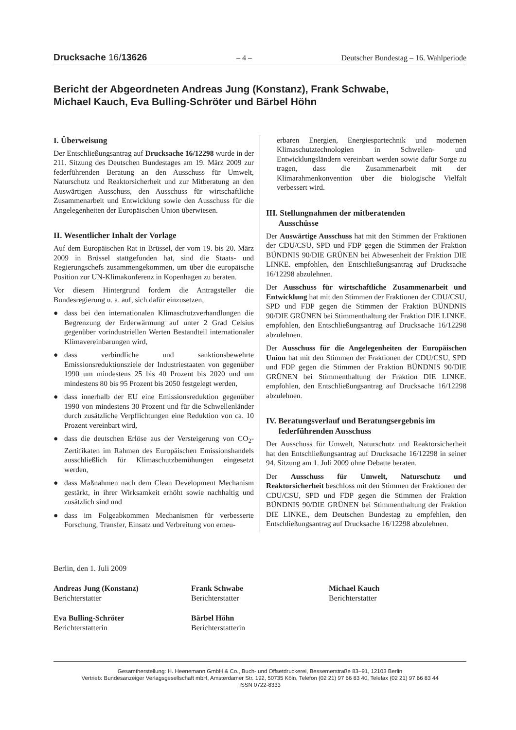Drucksache 16/13626 – 4 – Deutscher Bundestag – 16. Wahlperiode
Bericht der Abgeordneten Andreas Jung (Konstanz), Frank Schwabe,
Michael Kauch, Eva Bulling-Schröter und Bärbel Höhn
I. Überweisung
Der Entschließungsantrag auf Drucksache 16/12298 wurde in der 211. Sitzung des Deutschen Bundestages am 19. März 2009 zur federführenden Beratung an den Ausschuss für Umwelt, Naturschutz und Reaktorsicherheit und zur Mitberatung an den Auswärtigen Ausschuss, den Ausschuss für wirtschaftliche Zusammenarbeit und Entwicklung sowie den Ausschuss für die Angelegenheiten der Europäischen Union überwiesen.
II. Wesentlicher Inhalt der Vorlage
Auf dem Europäischen Rat in Brüssel, der vom 19. bis 20. März 2009 in Brüssel stattgefunden hat, sind die Staats- und Regierungschefs zusammengekommen, um über die europäische Position zur UN-Klimakonferenz in Kopenhagen zu beraten.
Vor diesem Hintergrund fordern die Antragsteller die Bundesregierung u. a. auf, sich dafür einzusetzen,
● dass bei den internationalen Klimaschutzverhandlungen die Begrenzung der Erderwärmung auf unter 2 Grad Celsius gegenüber vorindustriellen Werten Bestandteil internationaler Klimavereinbarungen wird,
● dass verbindliche und sanktionsbewehrte Emissionsreduktionsziele der Industriestaaten von gegenüber 1990 um mindestens 25 bis 40 Prozent bis 2020 und um mindestens 80 bis 95 Prozent bis 2050 festgelegt werden,
● dass innerhalb der EU eine Emissionsreduktion gegenüber 1990 von mindestens 30 Prozent und für die Schwellenländer durch zusätzliche Verpflichtungen eine Reduktion von ca. 10 Prozent vereinbart wird,
● dass die deutschen Erlöse aus der Versteigerung von CO<sub>2</sub>-Zertifikaten im Rahmen des Europäischen Emissionshandels ausschließlich für Klimaschutzbemühungen eingesetzt werden,
● dass Maßnahmen nach dem Clean Development Mechanism gestärkt, in ihrer Wirksamkeit erhöht sowie nachhaltig und zusätzlich sind und
● dass im Folgeabkommen Mechanismen für verbesserte Forschung, Transfer, Einsatz und Verbreitung von erneu-
erbaren Energien, Energiespartechnik und modernen Klimaschutztechnologien in Schwellen- und Entwicklungsländern vereinbart werden sowie dafür Sorge zu tragen, dass die Zusammenarbeit mit der Klimarahmenkonvention über die biologische Vielfalt verbessert wird.
III. Stellungnahmen der mitberatenden
Ausschüsse
Der Auswärtige Ausschuss hat mit den Stimmen der Fraktionen der CDU/CSU, SPD und FDP gegen die Stimmen der Fraktion BÜNDNIS 90/DIE GRÜNEN bei Abwesenheit der Fraktion DIE LINKE. empfohlen, den Entschließungsantrag auf Drucksache 16/12298 abzulehnen.
Der Ausschuss für wirtschaftliche Zusammenarbeit und Entwicklung hat mit den Stimmen der Fraktionen der CDU/CSU, SPD und FDP gegen die Stimmen der Fraktion BÜNDNIS 90/DIE GRÜNEN bei Stimmenthaltung der Fraktion DIE LINKE. empfohlen, den Entschließungsantrag auf Drucksache 16/12298 abzulehnen.
Der Ausschuss für die Angelegenheiten der Europäischen Union hat mit den Stimmen der Fraktionen der CDU/CSU, SPD und FDP gegen die Stimmen der Fraktion BÜNDNIS 90/DIE GRÜNEN bei Stimmenthaltung der Fraktion DIE LINKE. empfohlen, den Entschließungsantrag auf Drucksache 16/12298 abzulehnen.
IV. Beratungsverlauf und Beratungsergebnis im
federführenden Ausschuss
Der Ausschuss für Umwelt, Naturschutz und Reaktorsicherheit hat den Entschließungsantrag auf Drucksache 16/12298 in seiner 94. Sitzung am 1. Juli 2009 ohne Debatte beraten.
Der Ausschuss für Umwelt, Naturschutz und Reaktorsicherheit beschloss mit den Stimmen der Fraktionen der CDU/CSU, SPD und FDP gegen die Stimmen der Fraktion BÜNDNIS 90/DIE GRÜNEN bei Stimmenthaltung der Fraktion DIE LINKE., dem Deutschen Bundestag zu empfehlen, den Entschließungsantrag auf Drucksache 16/12298 abzulehnen.
Berlin, den 1. Juli 2009
Andreas Jung (Konstanz)
Berichterstatter
Frank Schwabe
Berichterstatter
Michael Kauch
Berichterstatter
Eva Bulling-Schröter
Berichterstatterin
Bärbel Höhn
Berichterstatterin
Gesamtherstellung: H. Heenemann GmbH & Co., Buch- und Offsetdruckerei, Bessemerstraße 83–91, 12103 Berlin
Vertrieb: Bundesanzeiger Verlagsgesellschaft mbH, Amsterdamer Str. 192, 50735 Köln, Telefon (02 21) 97 66 83 40, Telefax (02 21) 97 66 83 44
ISSN 0722-8333